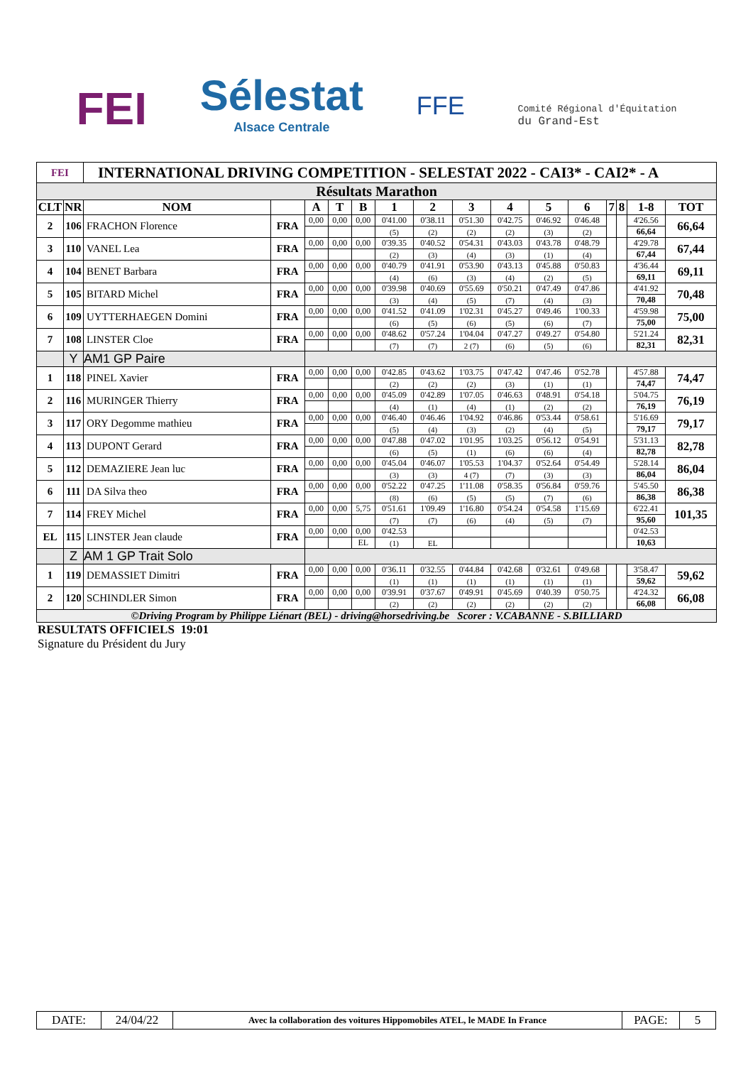FEI
Sélestat
Alsace Centrale
FFE
Comité Régional d'Équitation
du Grand-Est
| FEI | | INTERNATIONAL DRIVING COMPETITION - SELESTAT 2022 - CAI3* - CAI2* - A | | | | | | | | | | | | | | |
| Résultats Marathon | | | | | | | | | | | | | | | | |
| CLT | NR | NOM | | A | T | B | 1 | 2 | 3 | 4 | 5 | 6 | 7 | 8 | 1-8 | TOT |
| 2 | 106 | FRACHON Florence | FRA | 0,00 | 0,00 | 0,00 | 0'41.00 | 0'38.11 | 0'51.30 | 0'42.75 | 0'46.92 | 0'46.48 | | | 4'26.56 | 66,64 |
| | | | | | | | (5) | (2) | (2) | (2) | (3) | (2) | | | 66,64 | |
| 3 | 110 | VANEL Lea | FRA | 0,00 | 0,00 | 0,00 | 0'39.35 | 0'40.52 | 0'54.31 | 0'43.03 | 0'43.78 | 0'48.79 | | | 4'29.78 | 67,44 |
| | | | | | | | (2) | (3) | (4) | (3) | (1) | (4) | | | 67,44 | |
| 4 | 104 | BENET Barbara | FRA | 0,00 | 0,00 | 0,00 | 0'40.79 | 0'41.91 | 0'53.90 | 0'43.13 | 0'45.88 | 0'50.83 | | | 4'36.44 | 69,11 |
| | | | | | | | (4) | (6) | (3) | (4) | (2) | (5) | | | 69,11 | |
| 5 | 105 | BITARD Michel | FRA | 0,00 | 0,00 | 0,00 | 0'39.98 | 0'40.69 | 0'55.69 | 0'50.21 | 0'47.49 | 0'47.86 | | | 4'41.92 | 70,48 |
| | | | | | | | (3) | (4) | (5) | (7) | (4) | (3) | | | 70,48 | |
| 6 | 109 | UYTTERHAEGEN Domini | FRA | 0,00 | 0,00 | 0,00 | 0'41.52 | 0'41.09 | 1'02.31 | 0'45.27 | 0'49.46 | 1'00.33 | | | 4'59.98 | 75,00 |
| | | | | | | | (6) | (5) | (6) | (5) | (6) | (7) | | | 75,00 | |
| 7 | 108 | LINSTER Cloe | FRA | 0,00 | 0,00 | 0,00 | 0'48.62 | 0'57.24 | 1'04.04 | 0'47.27 | 0'49.27 | 0'54.80 | | | 5'21.24 | 82,31 |
| | | | | | | | (7) | (7) | 2 (7) | (6) | (5) | (6) | | | 82,31 | |
| | Y | AM1 GP Paire | | | | | | | | | | | | | | |
| 1 | 118 | PINEL Xavier | FRA | 0,00 | 0,00 | 0,00 | 0'42.85 | 0'43.62 | 1'03.75 | 0'47.42 | 0'47.46 | 0'52.78 | | | 4'57.88 | 74,47 |
| | | | | | | | (2) | (2) | (2) | (3) | (1) | (1) | | | 74,47 | |
| 2 | 116 | MURINGER Thierry | FRA | 0,00 | 0,00 | 0,00 | 0'45.09 | 0'42.89 | 1'07.05 | 0'46.63 | 0'48.91 | 0'54.18 | | | 5'04.75 | 76,19 |
| | | | | | | | (4) | (1) | (4) | (1) | (2) | (2) | | | 76,19 | |
| 3 | 117 | ORY Degomme mathieu | FRA | 0,00 | 0,00 | 0,00 | 0'46.40 | 0'46.46 | 1'04.92 | 0'46.86 | 0'53.44 | 0'58.61 | | | 5'16.69 | 79,17 |
| | | | | | | | (5) | (4) | (3) | (2) | (4) | (5) | | | 79,17 | |
| 4 | 113 | DUPONT Gerard | FRA | 0,00 | 0,00 | 0,00 | 0'47.88 | 0'47.02 | 1'01.95 | 1'03.25 | 0'56.12 | 0'54.91 | | | 5'31.13 | 82,78 |
| | | | | | | | (6) | (5) | (1) | (6) | (6) | (4) | | | 82,78 | |
| 5 | 112 | DEMAZIERE Jean luc | FRA | 0,00 | 0,00 | 0,00 | 0'45.04 | 0'46.07 | 1'05.53 | 1'04.37 | 0'52.64 | 0'54.49 | | | 5'28.14 | 86,04 |
| | | | | | | | (3) | (3) | 4 (7) | (7) | (3) | (3) | | | 86,04 | |
| 6 | 111 | DA Silva theo | FRA | 0,00 | 0,00 | 0,00 | 0'52.22 | 0'47.25 | 1'11.08 | 0'58.35 | 0'56.84 | 0'59.76 | | | 5'45.50 | 86,38 |
| | | | | | | | (8) | (6) | (5) | (5) | (7) | (6) | | | 86,38 | |
| 7 | 114 | FREY Michel | FRA | 0,00 | 0,00 | 5,75 | 0'51.61 | 1'09.49 | 1'16.80 | 0'54.24 | 0'54.58 | 1'15.69 | | | 6'22.41 | 101,35 |
| | | | | | | | (7) | (7) | (6) | (4) | (5) | (7) | | | 95,60 | |
| EL | 115 | LINSTER Jean claude | FRA | 0,00 | 0,00 | 0,00 | 0'42.53 | | | | | | | | 0'42.53 | |
| | | | | | | EL | (1) | EL | | | | | | | 10,63 | |
| | Z | AM 1 GP Trait Solo | | | | | | | | | | | | | | |
| 1 | 119 | DEMASSIET Dimitri | FRA | 0,00 | 0,00 | 0,00 | 0'36.11 | 0'32.55 | 0'44.84 | 0'42.68 | 0'32.61 | 0'49.68 | | | 3'58.47 | 59,62 |
| | | | | | | | (1) | (1) | (1) | (1) | (1) | (1) | | | 59,62 | |
| 2 | 120 | SCHINDLER Simon | FRA | 0,00 | 0,00 | 0,00 | 0'39.91 | 0'37.67 | 0'49.91 | 0'45.69 | 0'40.39 | 0'50.75 | | | 4'24.32 | 66,08 |
| | | | | | | | (2) | (2) | (2) | (2) | (2) | (2) | | | 66,08 | |
| ©Driving Program by Philippe Liénart (BEL) - driving@horsedriving.be Scorer : V.CABANNE - S.BILLIARD | | | | | | | | | | | | | | | | |
RESULTATS OFFICIELS 19:01
Signature du Président du Jury
| DATE: | 24/04/22 | Avec la collaboration des voitures Hippomobiles ATEL, le MADE In France | PAGE: | 5 |